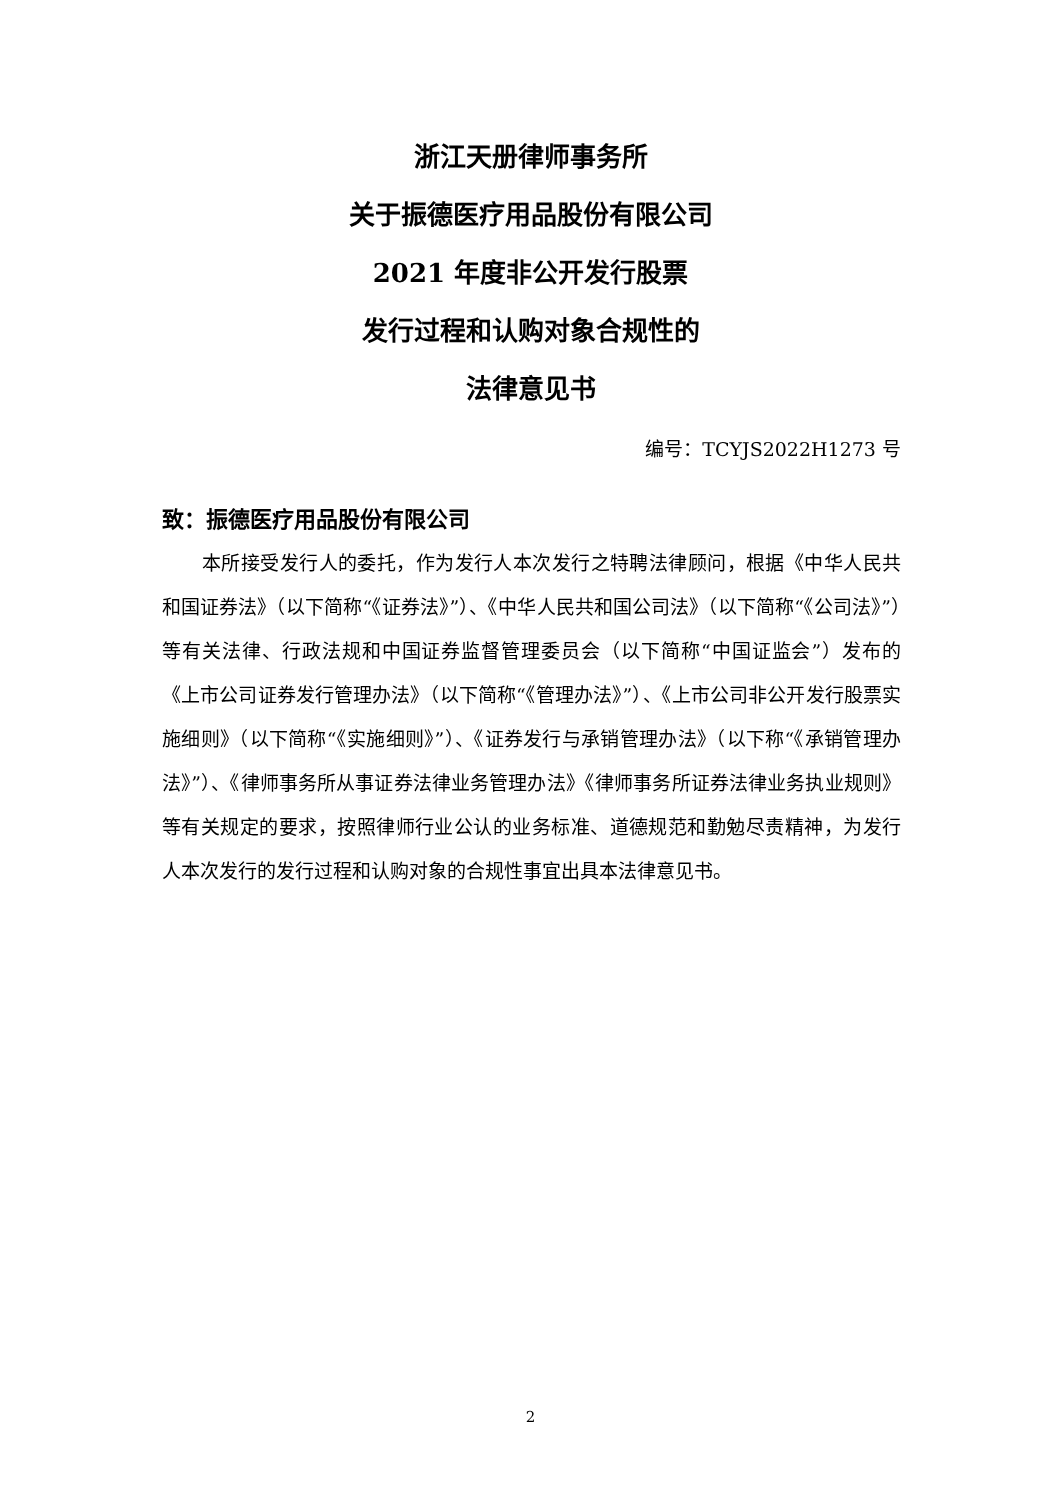浙江天册律师事务所
关于振德医疗用品股份有限公司
2021 年度非公开发行股票
发行过程和认购对象合规性的
法律意见书
编号：TCYJS2022H1273 号
致：振德医疗用品股份有限公司
本所接受发行人的委托，作为发行人本次发行之特聘法律顾问，根据《中华人民共和国证券法》（以下简称“《证券法》”）、《中华人民共和国公司法》（以下简称“《公司法》”）等有关法律、行政法规和中国证券监督管理委员会（以下简称“中国证监会”）发布的《上市公司证券发行管理办法》（以下简称“《管理办法》”）、《上市公司非公开发行股票实施细则》（以下简称“《实施细则》”）、《证券发行与承销管理办法》（以下称“《承销管理办法》”）、《律师事务所从事证券法律业务管理办法》《律师事务所证券法律业务执业规则》等有关规定的要求，按照律师行业公认的业务标准、道德规范和勤勉尽责精神，为发行人本次发行的发行过程和认购对象的合规性事宜出具本法律意见书。
2